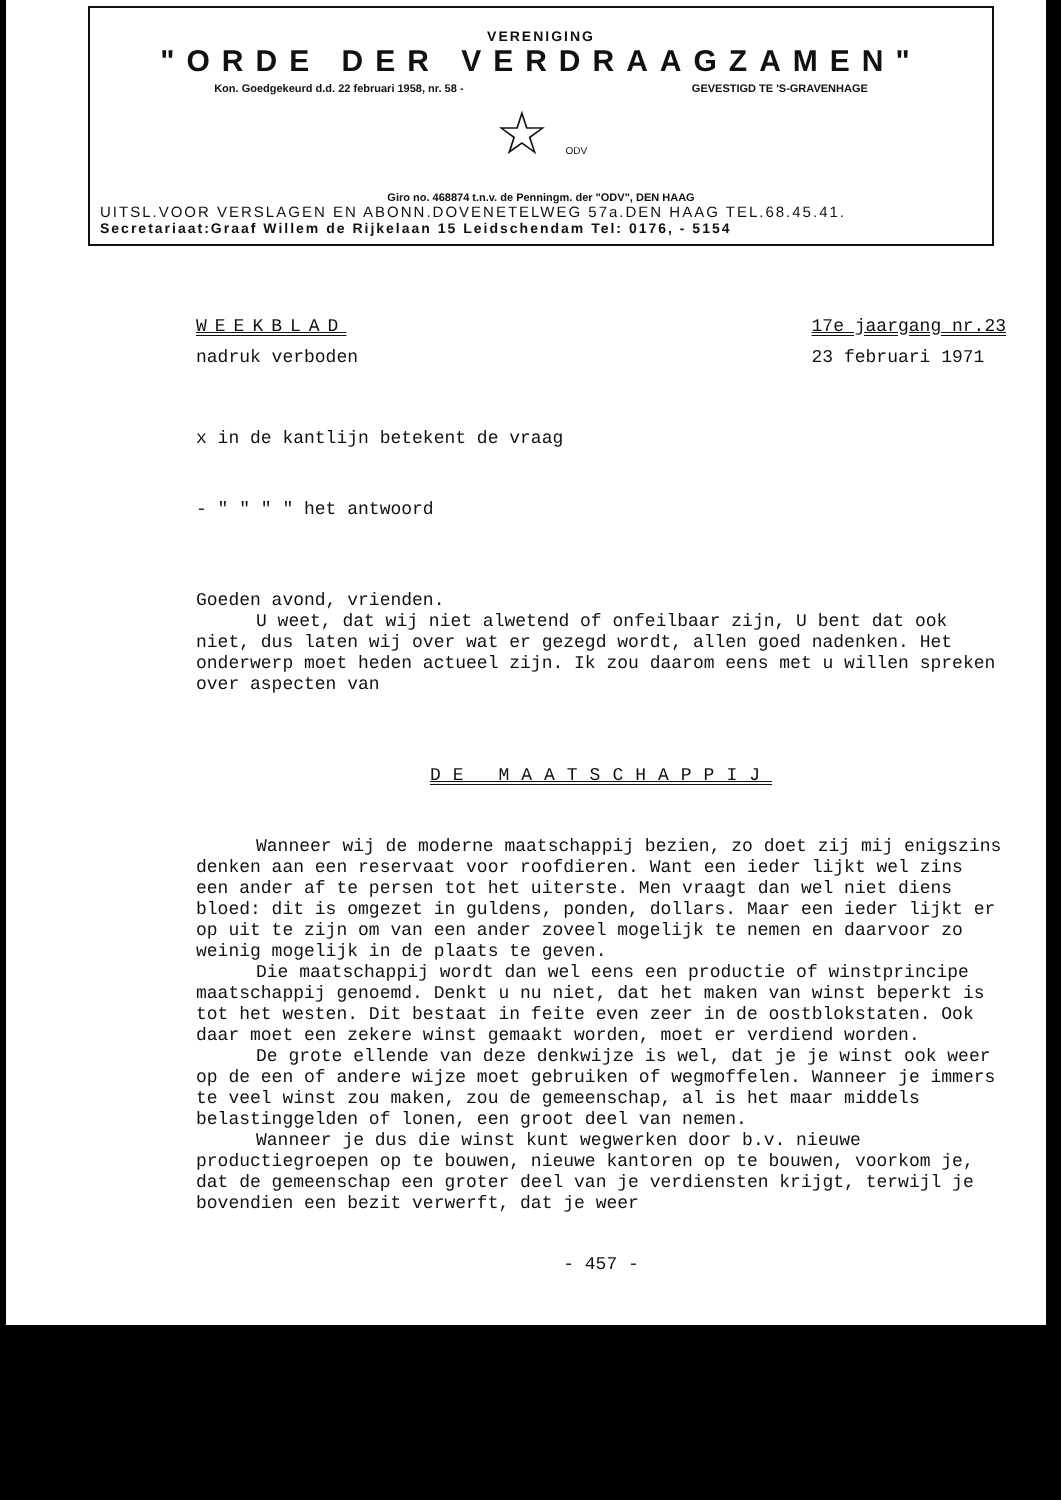VERENIGING
"ORDE DER VERDRAAGZAMEN"
Kon. Goedgekeurd d.d. 22 februari 1958, nr. 58 - GEVESTIGD TE 'S-GRAVENHAGE
☆ ODV
Giro no. 468874 t.n.v. de Penningm. der "ODV", DEN HAAG
UITSL.VOOR VERSLAGEN EN ABONN.DOVENETELWEG 57a.DEN HAAG TEL.68.45.41.
Secretariaat:Graaf Willem de Rijkelaan 15 Leidschendam Tel: 0176, - 5154
WEEKBLAD
nadruk verboden
17e jaargang nr.23
23 februari 1971
x in de kantlijn betekent de vraag
- " " " " het antwoord
Goeden avond, vrienden.
U weet, dat wij niet alwetend of onfeilbaar zijn, U bent dat ook niet, dus laten wij over wat er gezegd wordt, allen goed nadenken. Het onderwerp moet heden actueel zijn. Ik zou daarom eens met u willen spreken over aspecten van
DE MAATSCHAPPIJ
Wanneer wij de moderne maatschappij bezien, zo doet zij mij enigszins denken aan een reservaat voor roofdieren. Want een ieder lijkt wel zins een ander af te persen tot het uiterste. Men vraagt dan wel niet diens bloed: dit is omgezet in guldens, ponden, dollars. Maar een ieder lijkt er op uit te zijn om van een ander zoveel mogelijk te nemen en daarvoor zo weinig mogelijk in de plaats te geven.
Die maatschappij wordt dan wel eens een productie of winstprincipe maatschappij genoemd. Denkt u nu niet, dat het maken van winst beperkt is tot het westen. Dit bestaat in feite even zeer in de oostblokstaten. Ook daar moet een zekere winst gemaakt worden, moet er verdiend worden.
De grote ellende van deze denkwijze is wel, dat je je winst ook weer op de een of andere wijze moet gebruiken of wegmoffelen. Wanneer je immers te veel winst zou maken, zou de gemeenschap, al is het maar middels belastinggelden of lonen, een groot deel van nemen.
Wanneer je dus die winst kunt wegwerken door b.v. nieuwe productiegroepen op te bouwen, nieuwe kantoren op te bouwen, voorkom je, dat de gemeenschap een groter deel van je verdiensten krijgt, terwijl je bovendien een bezit verwerft, dat je weer
- 457 -